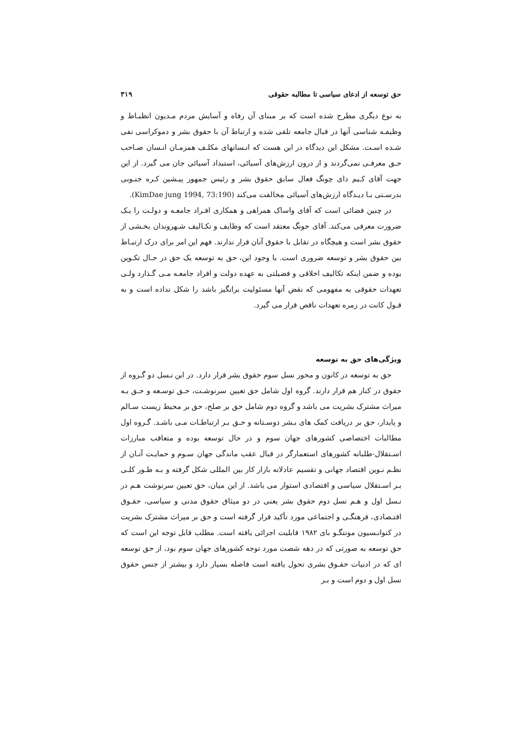حق توسعه از ادعای سیاسی تا مطالبه حقوقی ۳۱۹
به نوع دیگری مطرح شده است که بر مبنای آن رفاه و آسایش مردم مـدیون انظبـاط و وظیفـه شناسی آنها در قبال جامعه تلقی شده و ارتباط آن با حقوق بشر و دموکراسی نفی شـده اسـت. مشکل این دیدگاه در این هست که انـسانهای مکلـف همزمـان انـسان صـاحب حـق معرفـی نمی‌گردند و از درون ارزش‌های آسیائی، استبداد آسیائی جان می گیرد. از این جهت آقای کـیم دای چونگ فعال سابق حقوق بشر و رئیس جمهور پیـشین کـره جنـوبی بدرسـتی بـا دیـدگاه ارزش‌های آسیائی مخالفت می‌کند (KimDae jung 1994, 73:190).
در چنین فضائی است که آقای واساک همراهی و همکاری افـراد جامعـه و دولـت را یـک ضرورت معرفی می‌کند. آقای جونگ معتقد است که وظایف و تکـالیف شـهروندان بخـشی از حقوق بشر است و هیچگاه در تقابل با حقوق آنان قرار ندارند. فهم این امر برای درک ارتبـاط بین حقوق بشر و توسعه ضروری است. با وجود این، حق به توسعه یک حق در حـال تکـوین بوده و ضمن اینکه تکالیف اخلاقی و فضیلتی به عهده دولت و افراد جامعـه مـی گـذارد ولـی تعهدات حقوقی به مفهومی که نقض آنها مسئولیت برانگیز باشد را شکل نداده است و به قـول کانت در زمره تعهدات ناقص قرار می گیرد.
ویژگی‌های حق به توسعه
حق به توسعه در کانون و محور نسل سوم حقوق بشر قرار دارد. در این نـسل دو گـروه از حقوق در کنار هم قرار دارند. گروه اول شامل حق تعیین سرنوشـت، حـق توسـعه و حـق بـه میراث مشترک بشریت می باشد و گروه دوم شامل حق بر صلح، حق بر محیط زیست سـالم و پایدار، حق بر دریافت کمک های بـشر دوسـتانه و حـق بـر ارتباطـات مـی باشـد. گـروه اول مطالبات اختصاصی کشورهای جهان سوم و در حال توسعه بوده و متعاقب مبارزات اسـتقلال-طلبانه کشورهای استعمارگر در قبال عقب ماندگی جهان سـوم و حمایـت آنـان از نظـم نـوین اقتصاد جهانی و تقسیم عادلانه بازار کار بین المللی شکل گرفته و بـه طـور کلـی بـر اسـتقلال سیاسی و اقتصادی استوار می باشد. از این میان، حق تعیین سرنوشت هـم در نـسل اول و هـم نسل دوم حقوق بشر یعنی در دو میثاق حقوق مدنی و سیاسی، حقـوق اقتـصادی، فرهنگـی و اجتماعی مورد تأکید قرار گرفته است و حق بر میراث مشترک بشریت در کنوانـسیون مونتگـو بای ۱۹۸۲ قابلیت اجرائی یافته است. مطلب قابل توجه این است که حق توسعه به صورتی که در دهه شصت مورد توجه کشورهای جهان سوم بود، از حق توسعه ای که در ادبیات حقـوق بشری تحول یافته است فاصله بسیار دارد و بیشتر از جنس حقوق نسل اول و دوم است و بـر